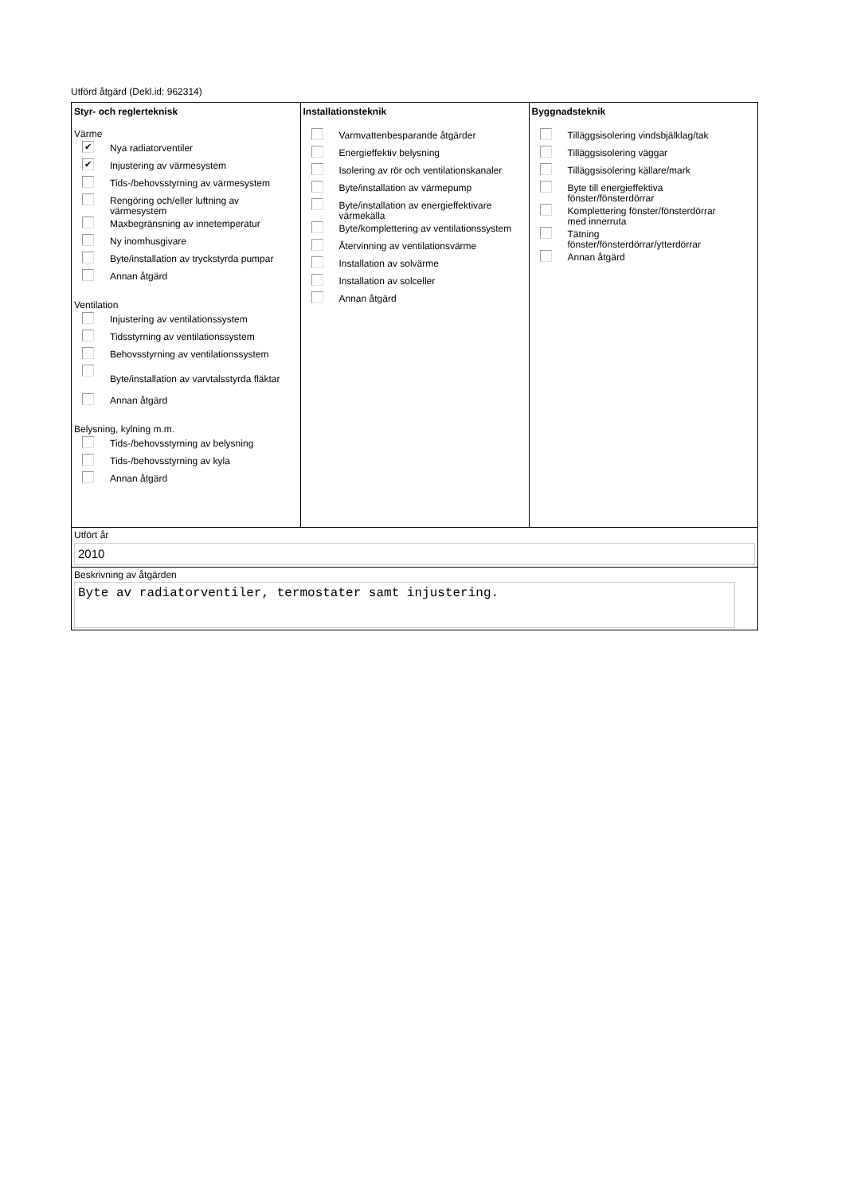Utförd åtgärd (Dekl.id: 962314)
| Styr- och reglerteknisk Värme ✔ Nya radiatorventiler ✔ Injustering av värmesystem Tids-/behovsstyrning av värmesystem Rengöring och/eller luftning av värmesystem Maxbegränsning av innetemperatur Ny inomhusgivare Byte/installation av tryckstyrda pumpar Annan åtgärd Ventilation Injustering av ventilationssystem Tidsstyrning av ventilationssystem Behovsstyrning av ventilationssystem Byte/installation av varvtalsstyrda fläktar Annan åtgärd Belysning, kylning m.m. Tids-/behovsstyrning av belysning Tids-/behovsstyrning av kyla Annan åtgärd | Installationsteknik Varmvattenbesparande åtgärder Energieffektiv belysning Isolering av rör och ventilationskanaler Byte/installation av värmepump Byte/installation av energieffektivare värmekälla Byte/komplettering av ventilationssystem Återvinning av ventilationsvärme Installation av solvärme Installation av solceller Annan åtgärd | Byggnadsteknik Tilläggsisolering vindsbjälklag/tak Tilläggsisolering väggar Tilläggsisolering källare/mark Byte till energieffektiva fönster/fönsterdörrar Komplettering fönster/fönsterdörrar med innerruta Tätning fönster/fönsterdörrar/ytterdörrar Annan åtgärd |
Utfört år
2010
Beskrivning av åtgärden
Byte av radiatorventiler, termostater samt injustering.